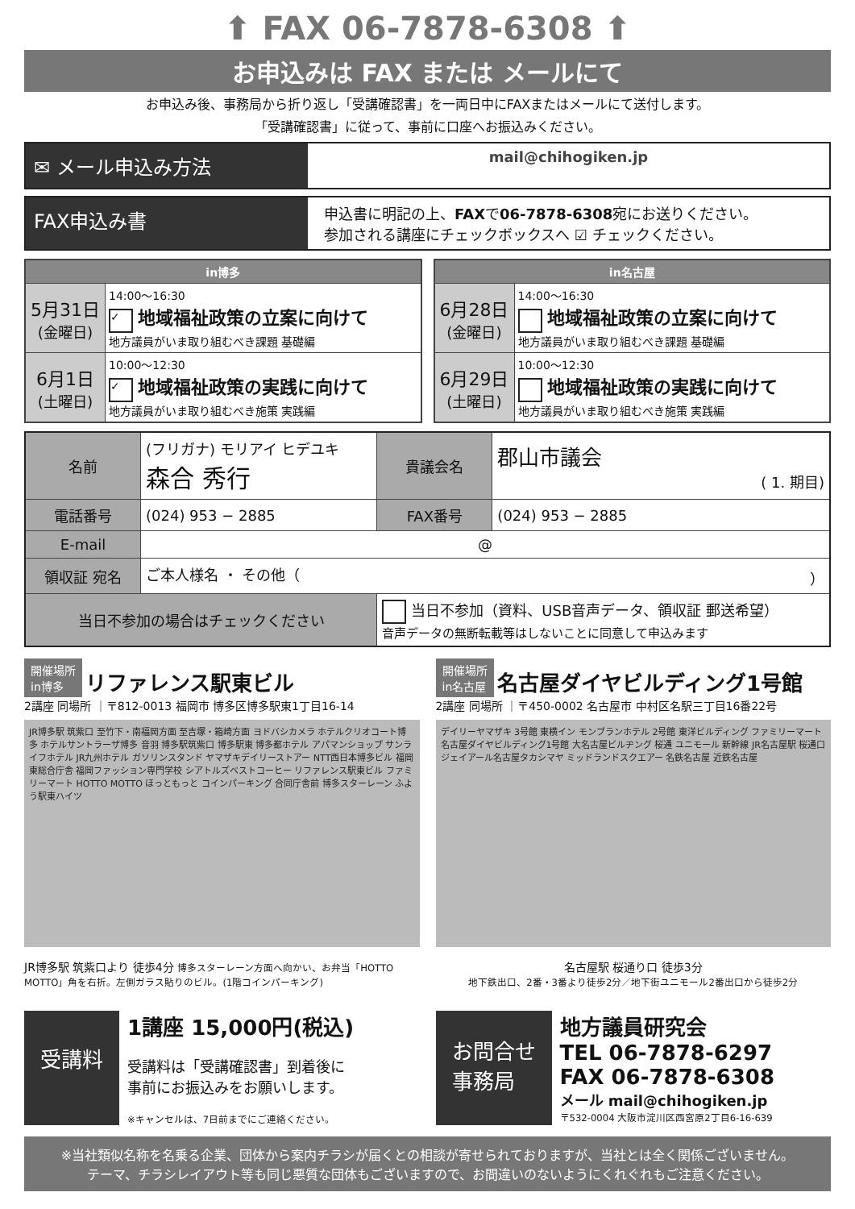⬆ FAX 06-7878-6308 ⬆
お申込みは FAX または メールにて
お申込み後、事務局から折り返し「受講確認書」を一両日中にFAXまたはメールにて送付します。
「受講確認書」に従って、事前に口座へお振込みください。
✉ メール申込み方法
mail@chihogiken.jp
FAX申込み書
申込書に明記の上、FAXで06-7878-6308宛にお送りください。
参加される講座にチェックボックスへ ☑ チェックください。
| in博多 | |
| --- | --- |
| 5月31日 (金曜日) | 14:00～16:30 ✓ 地域福祉政策の立案に向けて 地方議員がいま取り組むべき課題 基礎編 |
| 6月1日 (土曜日) | 10:00～12:30 ✓ 地域福祉政策の実践に向けて 地方議員がいま取り組むべき施策 実践編 |
| in名古屋 | |
| --- | --- |
| 6月28日 (金曜日) | 14:00～16:30 地域福祉政策の立案に向けて 地方議員がいま取り組むべき課題 基礎編 |
| 6月29日 (土曜日) | 10:00～12:30 地域福祉政策の実践に向けて 地方議員がいま取り組むべき施策 実践編 |
| 名前 | (フリガナ) モリアイ ヒデユキ 森合 秀行 | 貴議会名 | 郡山市議会 ( 1. 期目) |
| 電話番号 | (024) 953 − 2885 | FAX番号 | (024) 953 − 2885 |
| E-mail | @ | | |
| 領収証 宛名 | ご本人様名 ・ その他（ ） | | |
| 当日不参加の場合はチェックください | | 当日不参加（資料、USB音声データ、領収証 郵送希望） 音声データの無断転載等はしないことに同意して申込みます | |
開催場所
in博多 リファレンス駅東ビル
2講座 同場所 ｜〒812-0013 福岡市 博多区博多駅東1丁目16-14
JR博多駅 筑紫口 至竹下・南福岡方面 至吉塚・箱崎方面 ヨドバシカメラ ホテルクリオコート博多 ホテルサントラーザ博多 音羽 博多駅筑紫口 博多駅東 博多都ホテル アパマンショップ サンライフホテル JR九州ホテル ガソリンスタンド ヤマザキデイリーストアー NTT西日本博多ビル 福岡東総合庁舎 福岡ファッション専門学校 シアトルズベストコーヒー リファレンス駅東ビル ファミリーマート HOTTO MOTTO ほっともっと コインパーキング 合同庁舎前 博多スターレーン ふよう駅東ハイツ
JR博多駅 筑紫口より 徒歩4分 博多スターレーン方面へ向かい、お弁当「HOTTO MOTTO」角を右折。左側ガラス貼りのビル。(1階コインパーキング)
開催場所
in名古屋 名古屋ダイヤビルディング1号館
2講座 同場所 ｜〒450-0002 名古屋市 中村区名駅三丁目16番22号
デイリーヤマザキ 3号館 東横イン モンブランホテル 2号館 東洋ビルディング ファミリーマート 名古屋ダイヤビルディング1号館 大名古屋ビルヂング 桜通 ユニモール 新幹線 JR名古屋駅 桜通口 ジェイアール名古屋タカシマヤ ミッドランドスクエアー 名鉄名古屋 近鉄名古屋
名古屋駅 桜通り口 徒歩3分
地下鉄出口、2番・3番より徒歩2分／地下街ユニモール2番出口から徒歩2分
受講料
1講座 15,000円(税込)
受講料は「受講確認書」到着後に
事前にお振込みをお願いします。
※キャンセルは、7日前までにご連絡ください。
お問合せ
事務局
地方議員研究会
TEL 06-7878-6297
FAX 06-7878-6308
メール mail@chihogiken.jp
〒532-0004 大阪市淀川区西宮原2丁目6-16-639
※当社類似名称を名乗る企業、団体から案内チラシが届くとの相談が寄せられておりますが、当社とは全く関係ございません。
テーマ、チラシレイアウト等も同じ悪質な団体もございますので、お間違いのないようにくれぐれもご注意ください。